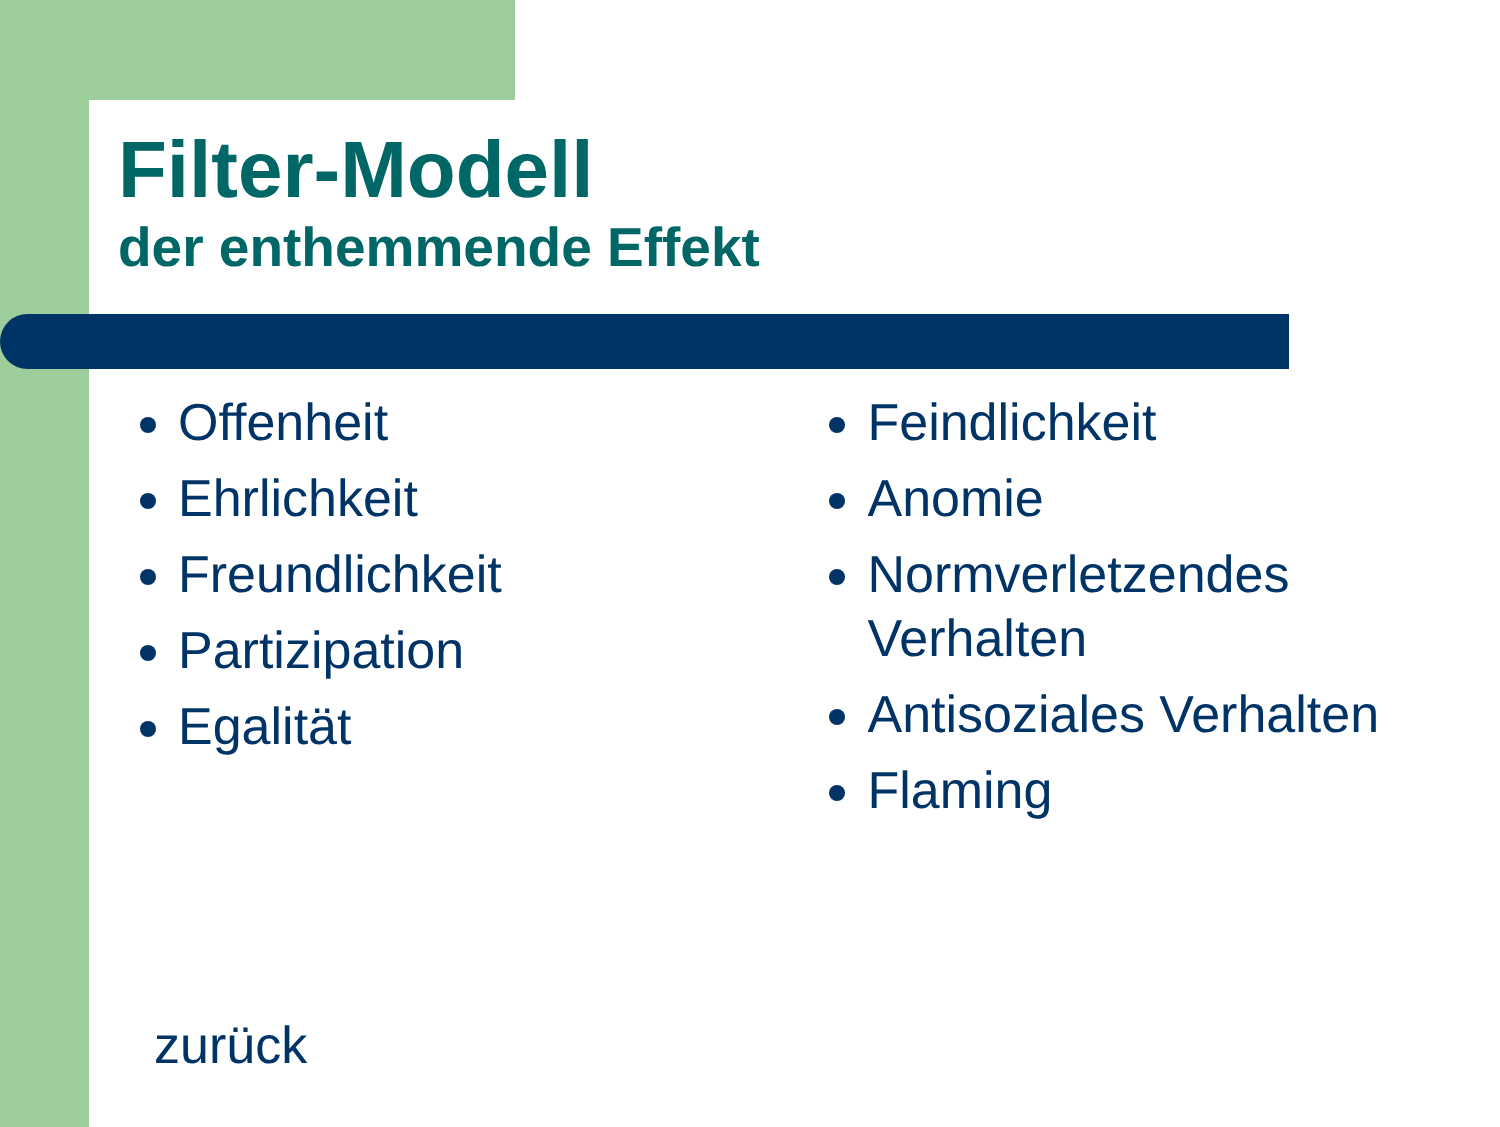Filter-Modell
der enthemmende Effekt
Offenheit
Ehrlichkeit
Freundlichkeit
Partizipation
Egalität
Feindlichkeit
Anomie
Normverletzendes Verhalten
Antisoziales Verhalten
Flaming
zurück